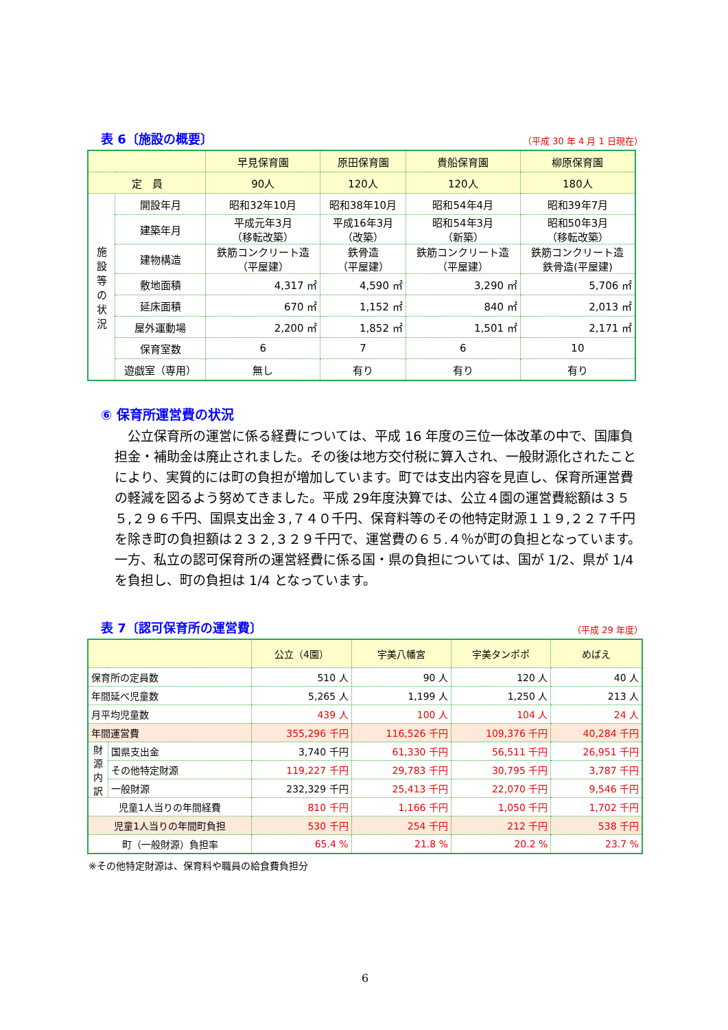表 6〔施設の概要〕
（平成 30 年 4 月 1 日現在）
| | | 早見保育園 | 原田保育園 | 貴船保育園 | 柳原保育園 |
| --- | --- | --- | --- | --- | --- |
| 定 員 | | 90人 | 120人 | 120人 | 180人 |
| 施 設 等 の 状 況 | 開設年月 | 昭和32年10月 | 昭和38年10月 | 昭和54年4月 | 昭和39年7月 |
| | 建築年月 | 平成元年3月 （移転改築） | 平成16年3月 （改築） | 昭和54年3月 （新築） | 昭和50年3月 （移転改築） |
| | 建物構造 | 鉄筋コンクリート造 （平屋建） | 鉄骨造 （平屋建） | 鉄筋コンクリート造 （平屋建） | 鉄筋コンクリート造 鉄骨造(平屋建) |
| | 敷地面積 | 4,317 ㎡ | 4,590 ㎡ | 3,290 ㎡ | 5,706 ㎡ |
| | 延床面積 | 670 ㎡ | 1,152 ㎡ | 840 ㎡ | 2,013 ㎡ |
| | 屋外運動場 | 2,200 ㎡ | 1,852 ㎡ | 1,501 ㎡ | 2,171 ㎡ |
| | 保育室数 | 6 | 7 | 6 | 10 |
| | 遊戯室（専用） | 無し | 有り | 有り | 有り |
⑥ 保育所運営費の状況
公立保育所の運営に係る経費については、平成 16 年度の三位一体改革の中で、国庫負担金・補助金は廃止されました。その後は地方交付税に算入され、一般財源化されたことにより、実質的には町の負担が増加しています。町では支出内容を見直し、保育所運営費の軽減を図るよう努めてきました。平成 29年度決算では、公立４園の運営費総額は３５５,２９６千円、国県支出金３,７４０千円、保育料等のその他特定財源１１９,２２７千円を除き町の負担額は２３２,３２９千円で、運営費の６５.４％が町の負担となっています。一方、私立の認可保育所の運営経費に係る国・県の負担については、国が 1/2、県が 1/4 を負担し、町の負担は 1/4 となっています。
表 7〔認可保育所の運営費〕
（平成 29 年度）
| | | 公立（4園） | 宇美八幡宮 | 宇美タンポポ | めばえ |
| --- | --- | --- | --- | --- | --- |
| 保育所の定員数 | | 510 人 | 90 人 | 120 人 | 40 人 |
| 年間延べ児童数 | | 5,265 人 | 1,199 人 | 1,250 人 | 213 人 |
| 月平均児童数 | | 439 人 | 100 人 | 104 人 | 24 人 |
| 年間運営費 | | 355,296 千円 | 116,526 千円 | 109,376 千円 | 40,284 千円 |
| 財 源 内 訳 | 国県支出金 | 3,740 千円 | 61,330 千円 | 56,511 千円 | 26,951 千円 |
| | その他特定財源 | 119,227 千円 | 29,783 千円 | 30,795 千円 | 3,787 千円 |
| | 一般財源 | 232,329 千円 | 25,413 千円 | 22,070 千円 | 9,546 千円 |
| 児童1人当りの年間経費 | | 810 千円 | 1,166 千円 | 1,050 千円 | 1,702 千円 |
| 児童1人当りの年間町負担 | | 530 千円 | 254 千円 | 212 千円 | 538 千円 |
| 町（一般財源）負担率 | | 65.4 % | 21.8 % | 20.2 % | 23.7 % |
※その他特定財源は、保育料や職員の給食費負担分
6